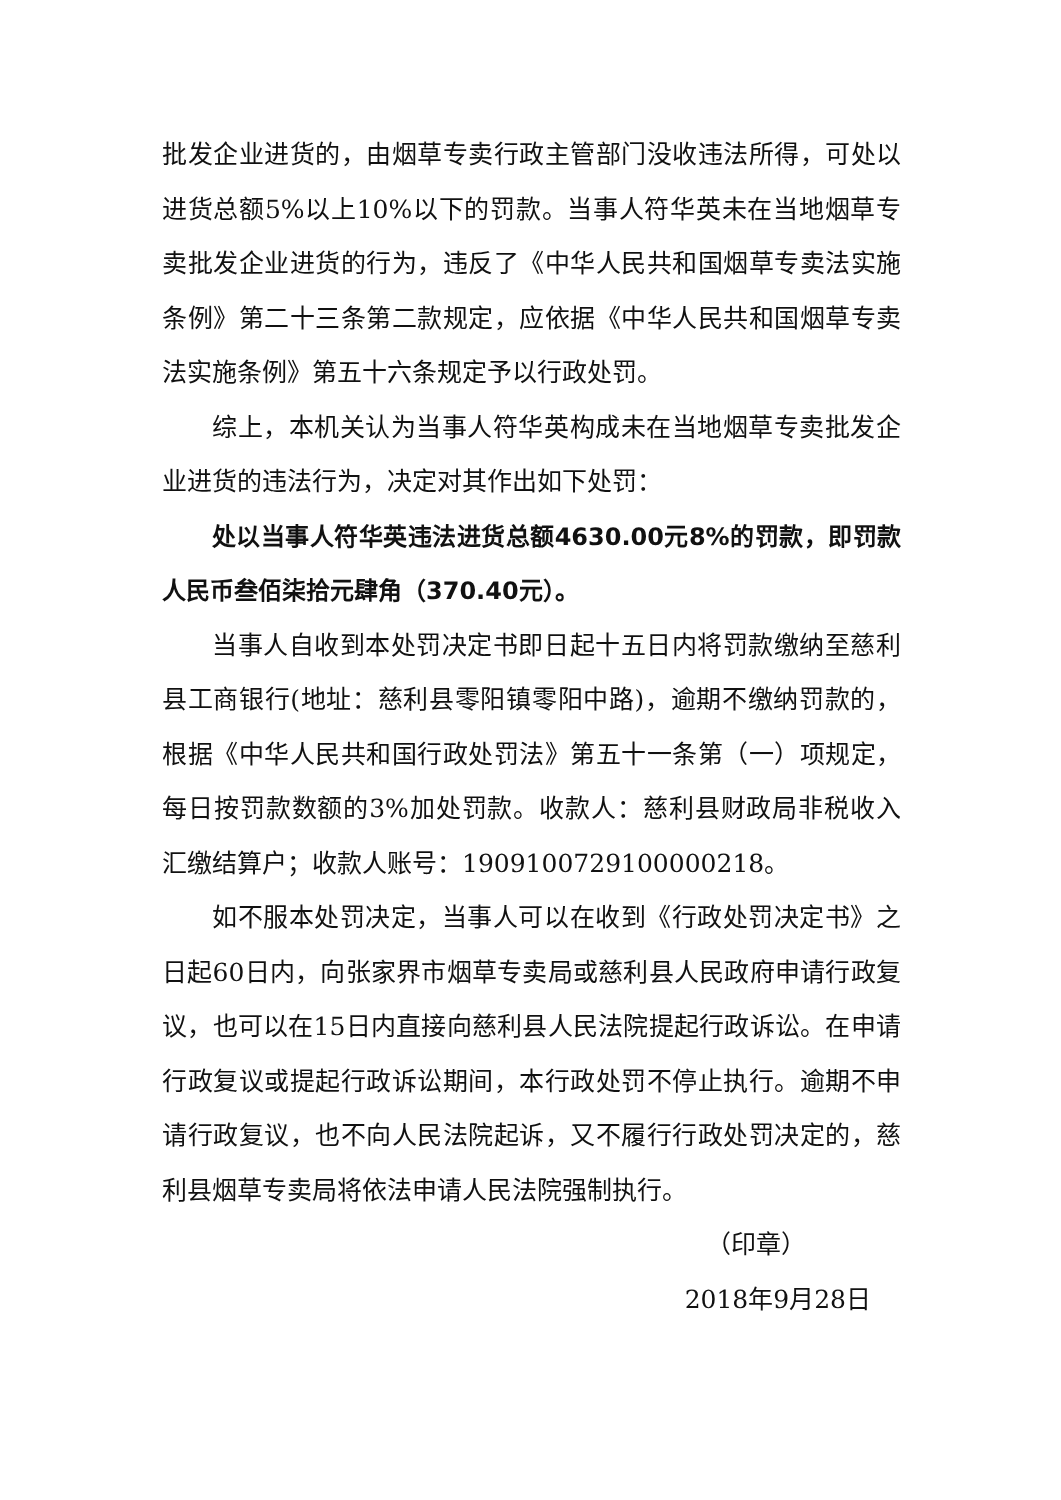批发企业进货的，由烟草专卖行政主管部门没收违法所得，可处以进货总额5%以上10%以下的罚款。当事人符华英未在当地烟草专卖批发企业进货的行为，违反了《中华人民共和国烟草专卖法实施条例》第二十三条第二款规定，应依据《中华人民共和国烟草专卖法实施条例》第五十六条规定予以行政处罚。
综上，本机关认为当事人符华英构成未在当地烟草专卖批发企业进货的违法行为，决定对其作出如下处罚：
处以当事人符华英违法进货总额4630.00元8%的罚款，即罚款人民币叁佰柒拾元肆角（370.40元）。
当事人自收到本处罚决定书即日起十五日内将罚款缴纳至慈利县工商银行(地址：慈利县零阳镇零阳中路)，逾期不缴纳罚款的，根据《中华人民共和国行政处罚法》第五十一条第（一）项规定，每日按罚款数额的3%加处罚款。收款人：慈利县财政局非税收入汇缴结算户；收款人账号：1909100729100000218。
如不服本处罚决定，当事人可以在收到《行政处罚决定书》之日起60日内，向张家界市烟草专卖局或慈利县人民政府申请行政复议，也可以在15日内直接向慈利县人民法院提起行政诉讼。在申请行政复议或提起行政诉讼期间，本行政处罚不停止执行。逾期不申请行政复议，也不向人民法院起诉，又不履行行政处罚决定的，慈利县烟草专卖局将依法申请人民法院强制执行。
（印章）
2018年9月28日